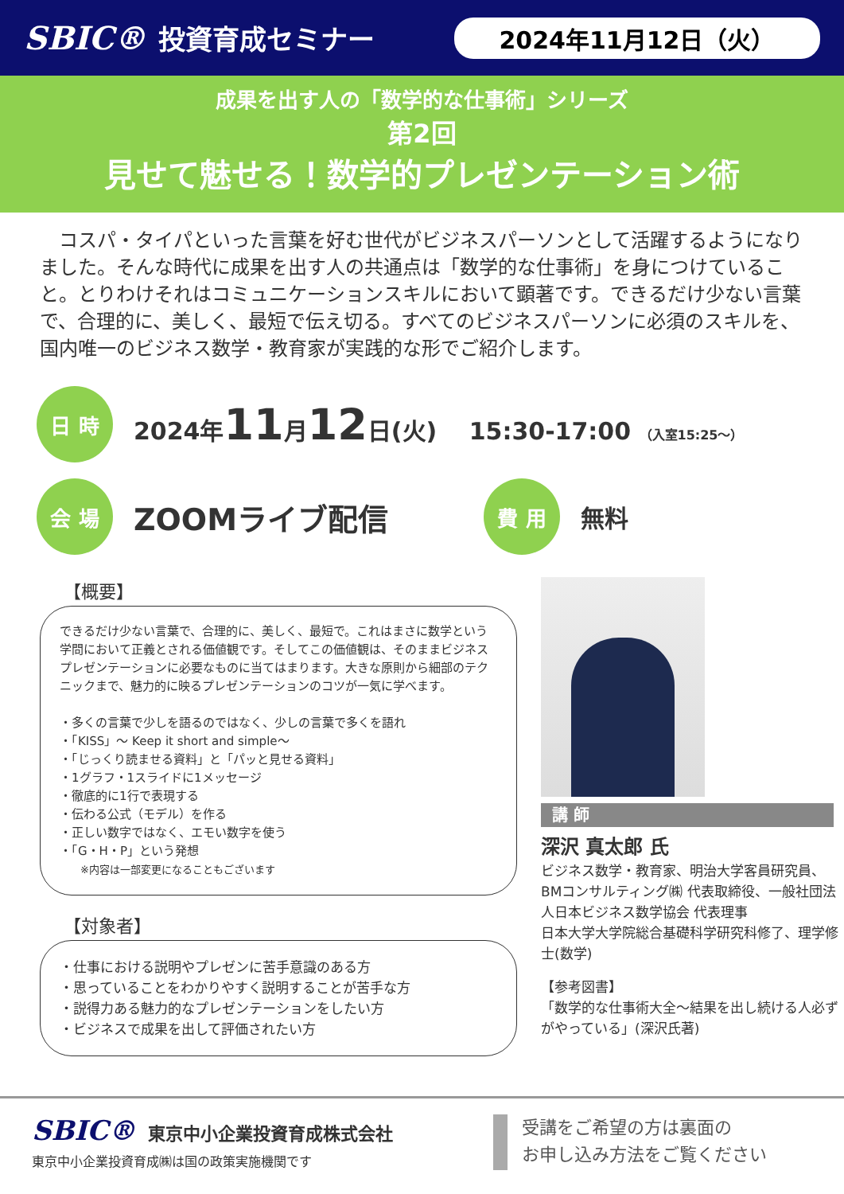SBIC® 投資育成セミナー 2024年11月12日（火）
成果を出す人の「数学的な仕事術」シリーズ
第2回
見せて魅せる！数学的プレゼンテーション術
　コスパ・タイパといった言葉を好む世代がビジネスパーソンとして活躍するようになりました。そんな時代に成果を出す人の共通点は「数学的な仕事術」を身につけていること。とりわけそれはコミュニケーションスキルにおいて顕著です。できるだけ少ない言葉で、合理的に、美しく、最短で伝え切る。すべてのビジネスパーソンに必須のスキルを、国内唯一のビジネス数学・教育家が実践的な形でご紹介します。
日 時
2024年11月12日(火)　 15:30-17:00 （入室15:25～）
会 場
ZOOMライブ配信
費 用
無料
【概要】
できるだけ少ない言葉で、合理的に、美しく、最短で。これはまさに数学という学問において正義とされる価値観です。そしてこの価値観は、そのままビジネスプレゼンテーションに必要なものに当てはまります。大きな原則から細部のテクニックまで、魅力的に映るプレゼンテーションのコツが一気に学べます。
・多くの言葉で少しを語るのではなく、少しの言葉で多くを語れ
・「KISS」～ Keep it short and simple～
・「じっくり読ませる資料」と「パッと見せる資料」
・1グラフ・1スライドに1メッセージ
・徹底的に1行で表現する
・伝わる公式（モデル）を作る
・正しい数字ではなく、エモい数字を使う
・「G・H・P」という発想
　　※内容は一部変更になることもございます
【対象者】
・仕事における説明やプレゼンに苦手意識のある方
・思っていることをわかりやすく説明することが苦手な方
・説得力ある魅力的なプレゼンテーションをしたい方
・ビジネスで成果を出して評価されたい方
講 師
深沢 真太郎 氏
ビジネス数学・教育家、明治大学客員研究員、BMコンサルティング㈱ 代表取締役、一般社団法人日本ビジネス数学協会 代表理事
日本大学大学院総合基礎科学研究科修了、理学修士(数学)
【参考図書】
「数学的な仕事術大全～結果を出し続ける人必ずがやっている」(深沢氏著)
SBIC® 東京中小企業投資育成株式会社
東京中小企業投資育成㈱は国の政策実施機関です
受講をご希望の方は裏面の
お申し込み方法をご覧ください